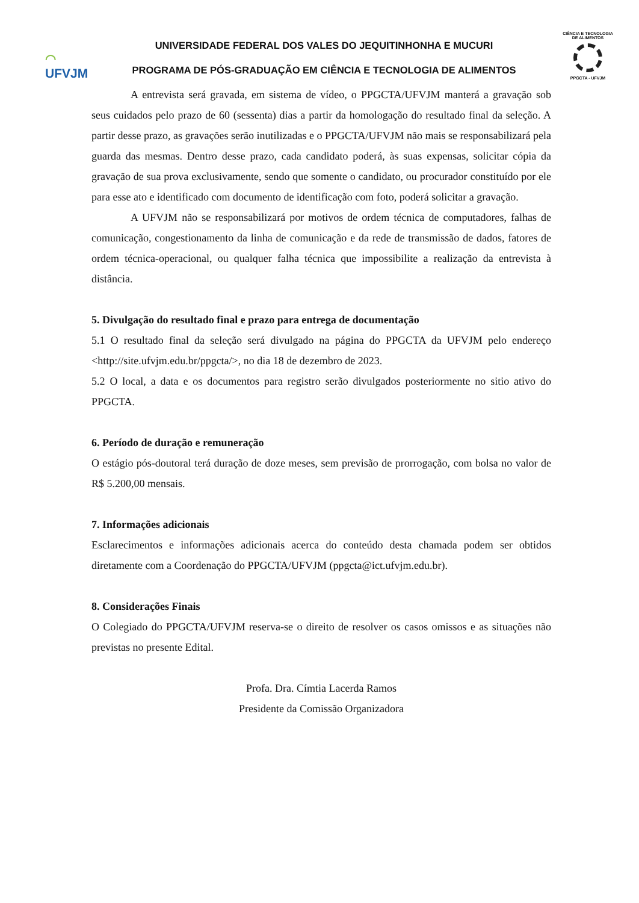◠
UFVJM
UNIVERSIDADE FEDERAL DOS VALES DO JEQUITINHONHA E MUCURI
PROGRAMA DE PÓS-GRADUAÇÃO EM CIÊNCIA E TECNOLOGIA DE ALIMENTOS
CIÊNCIA E TECNOLOGIA DE ALIMENTOS
PPGCTA - UFVJM
A entrevista será gravada, em sistema de vídeo, o PPGCTA/UFVJM manterá a gravação sob seus cuidados pelo prazo de 60 (sessenta) dias a partir da homologação do resultado final da seleção. A partir desse prazo, as gravações serão inutilizadas e o PPGCTA/UFVJM não mais se responsabilizará pela guarda das mesmas. Dentro desse prazo, cada candidato poderá, às suas expensas, solicitar cópia da gravação de sua prova exclusivamente, sendo que somente o candidato, ou procurador constituído por ele para esse ato e identificado com documento de identificação com foto, poderá solicitar a gravação.
A UFVJM não se responsabilizará por motivos de ordem técnica de computadores, falhas de comunicação, congestionamento da linha de comunicação e da rede de transmissão de dados, fatores de ordem técnica-operacional, ou qualquer falha técnica que impossibilite a realização da entrevista à distância.
5. Divulgação do resultado final e prazo para entrega de documentação
5.1 O resultado final da seleção será divulgado na página do PPGCTA da UFVJM pelo endereço <http://site.ufvjm.edu.br/ppgcta/>, no dia 18 de dezembro de 2023.
5.2 O local, a data e os documentos para registro serão divulgados posteriormente no sitio ativo do PPGCTA.
6. Período de duração e remuneração
O estágio pós-doutoral terá duração de doze meses, sem previsão de prorrogação, com bolsa no valor de R$ 5.200,00 mensais.
7. Informações adicionais
Esclarecimentos e informações adicionais acerca do conteúdo desta chamada podem ser obtidos diretamente com a Coordenação do PPGCTA/UFVJM (ppgcta@ict.ufvjm.edu.br).
8. Considerações Finais
O Colegiado do PPGCTA/UFVJM reserva-se o direito de resolver os casos omissos e as situações não previstas no presente Edital.
Profa. Dra. Címtia Lacerda Ramos
Presidente da Comissão Organizadora